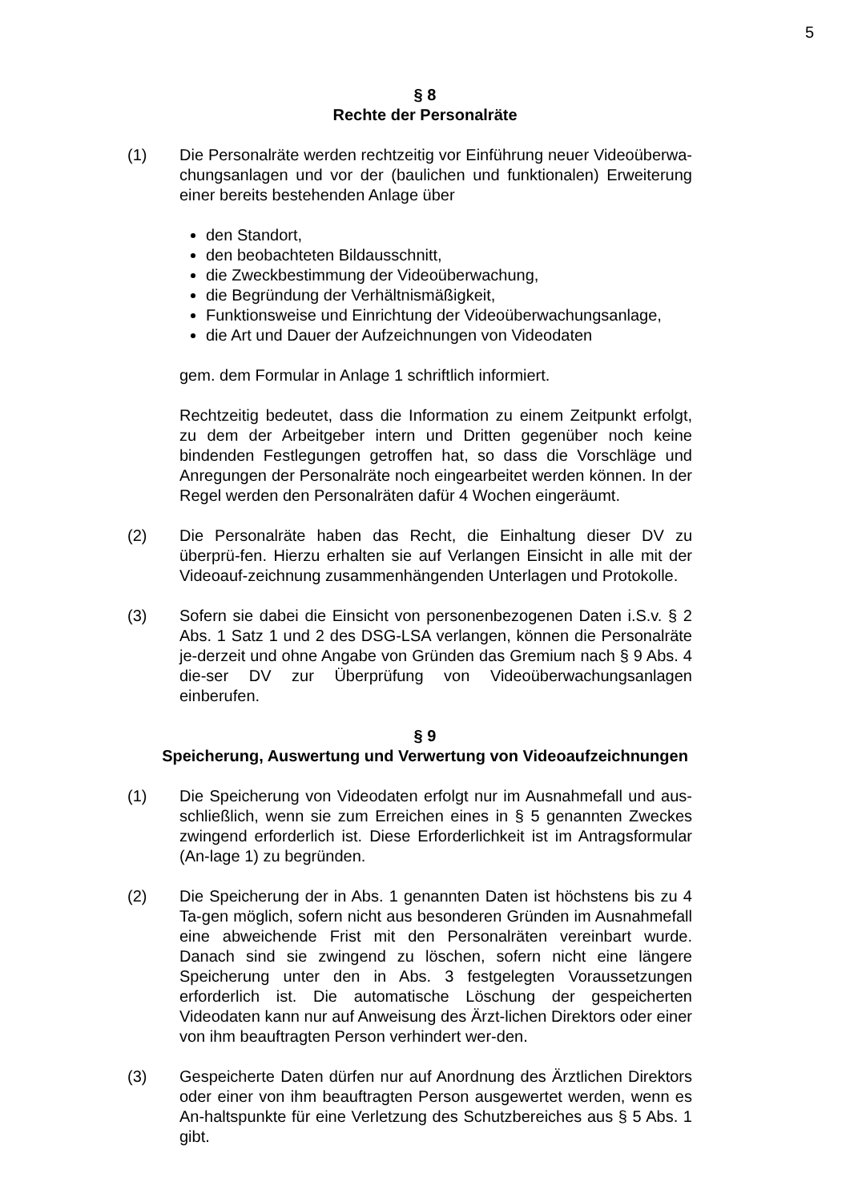5
§ 8
Rechte der Personalräte
(1) Die Personalräte werden rechtzeitig vor Einführung neuer Videoüberwa-chungsanlagen und vor der (baulichen und funktionalen) Erweiterung einer bereits bestehenden Anlage über
den Standort,
den beobachteten Bildausschnitt,
die Zweckbestimmung der Videoüberwachung,
die Begründung der Verhältnismäßigkeit,
Funktionsweise und Einrichtung der Videoüberwachungsanlage,
die Art und Dauer der Aufzeichnungen von Videodaten
gem. dem Formular in Anlage 1 schriftlich informiert.
Rechtzeitig bedeutet, dass die Information zu einem Zeitpunkt erfolgt, zu dem der Arbeitgeber intern und Dritten gegenüber noch keine bindenden Festlegungen getroffen hat, so dass die Vorschläge und Anregungen der Personalräte noch eingearbeitet werden können. In der Regel werden den Personalräten dafür 4 Wochen eingeräumt.
(2) Die Personalräte haben das Recht, die Einhaltung dieser DV zu überprü-fen. Hierzu erhalten sie auf Verlangen Einsicht in alle mit der Videoauf-zeichnung zusammenhängenden Unterlagen und Protokolle.
(3) Sofern sie dabei die Einsicht von personenbezogenen Daten i.S.v. § 2 Abs. 1 Satz 1 und 2 des DSG-LSA verlangen, können die Personalräte je-derzeit und ohne Angabe von Gründen das Gremium nach § 9 Abs. 4 die-ser DV zur Überprüfung von Videoüberwachungsanlagen einberufen.
§ 9
Speicherung, Auswertung und Verwertung von Videoaufzeichnungen
(1) Die Speicherung von Videodaten erfolgt nur im Ausnahmefall und aus-schließlich, wenn sie zum Erreichen eines in § 5 genannten Zweckes zwingend erforderlich ist. Diese Erforderlichkeit ist im Antragsformular (An-lage 1) zu begründen.
(2) Die Speicherung der in Abs. 1 genannten Daten ist höchstens bis zu 4 Ta-gen möglich, sofern nicht aus besonderen Gründen im Ausnahmefall eine abweichende Frist mit den Personalräten vereinbart wurde. Danach sind sie zwingend zu löschen, sofern nicht eine längere Speicherung unter den in Abs. 3 festgelegten Voraussetzungen erforderlich ist. Die automatische Löschung der gespeicherten Videodaten kann nur auf Anweisung des Ärzt-lichen Direktors oder einer von ihm beauftragten Person verhindert wer-den.
(3) Gespeicherte Daten dürfen nur auf Anordnung des Ärztlichen Direktors oder einer von ihm beauftragten Person ausgewertet werden, wenn es An-haltspunkte für eine Verletzung des Schutzbereiches aus § 5 Abs. 1 gibt.